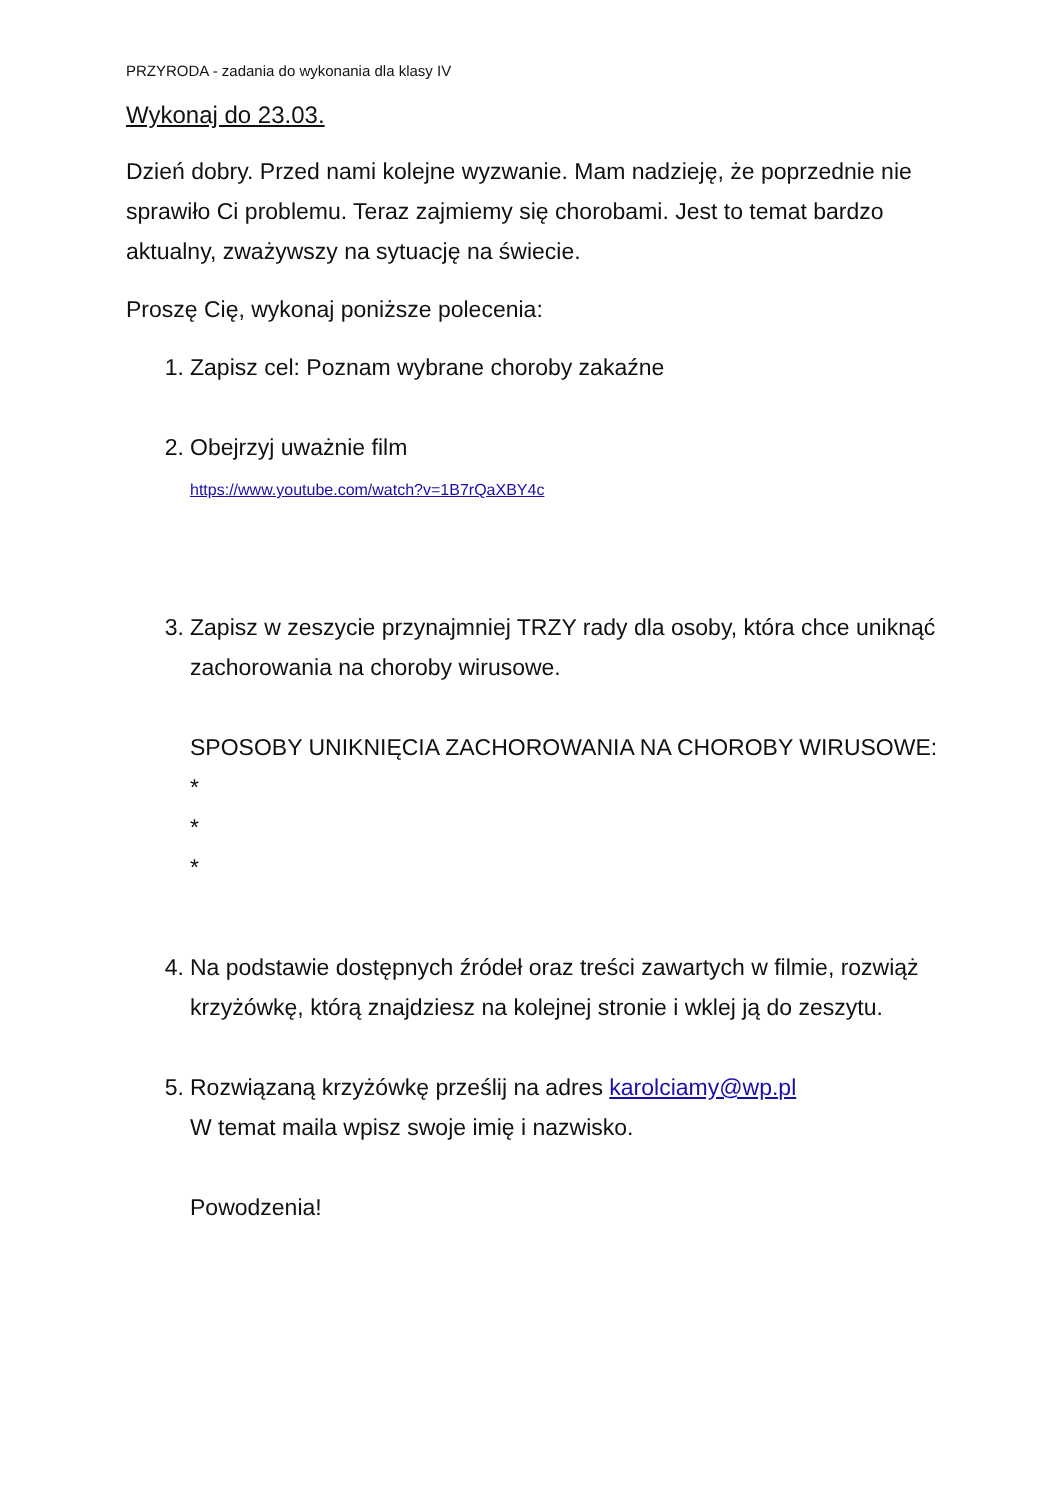PRZYRODA - zadania do wykonania dla klasy IV
Wykonaj do 23.03.
Dzień dobry. Przed nami kolejne wyzwanie. Mam nadzieję, że poprzednie nie sprawiło Ci problemu. Teraz zajmiemy się chorobami. Jest to temat bardzo aktualny, zważywszy na sytuację na świecie.
Proszę Cię, wykonaj poniższe polecenia:
1. Zapisz cel: Poznam wybrane choroby zakaźne
2. Obejrzyj uważnie film
https://www.youtube.com/watch?v=1B7rQaXBY4c
3. Zapisz w zeszycie przynajmniej TRZY rady dla osoby, która chce uniknąć zachorowania na choroby wirusowe.
SPOSOBY UNIKNIĘCIA ZACHOROWANIA NA CHOROBY WIRUSOWE:
*
*
*
4. Na podstawie dostępnych źródeł oraz treści zawartych w filmie, rozwiąż krzyżówkę, którą znajdziesz na kolejnej stronie i wklej ją do zeszytu.
5. Rozwiązaną krzyżówkę prześlij na adres karolciamy@wp.pl
W temat maila wpisz swoje imię i nazwisko.
Powodzenia!